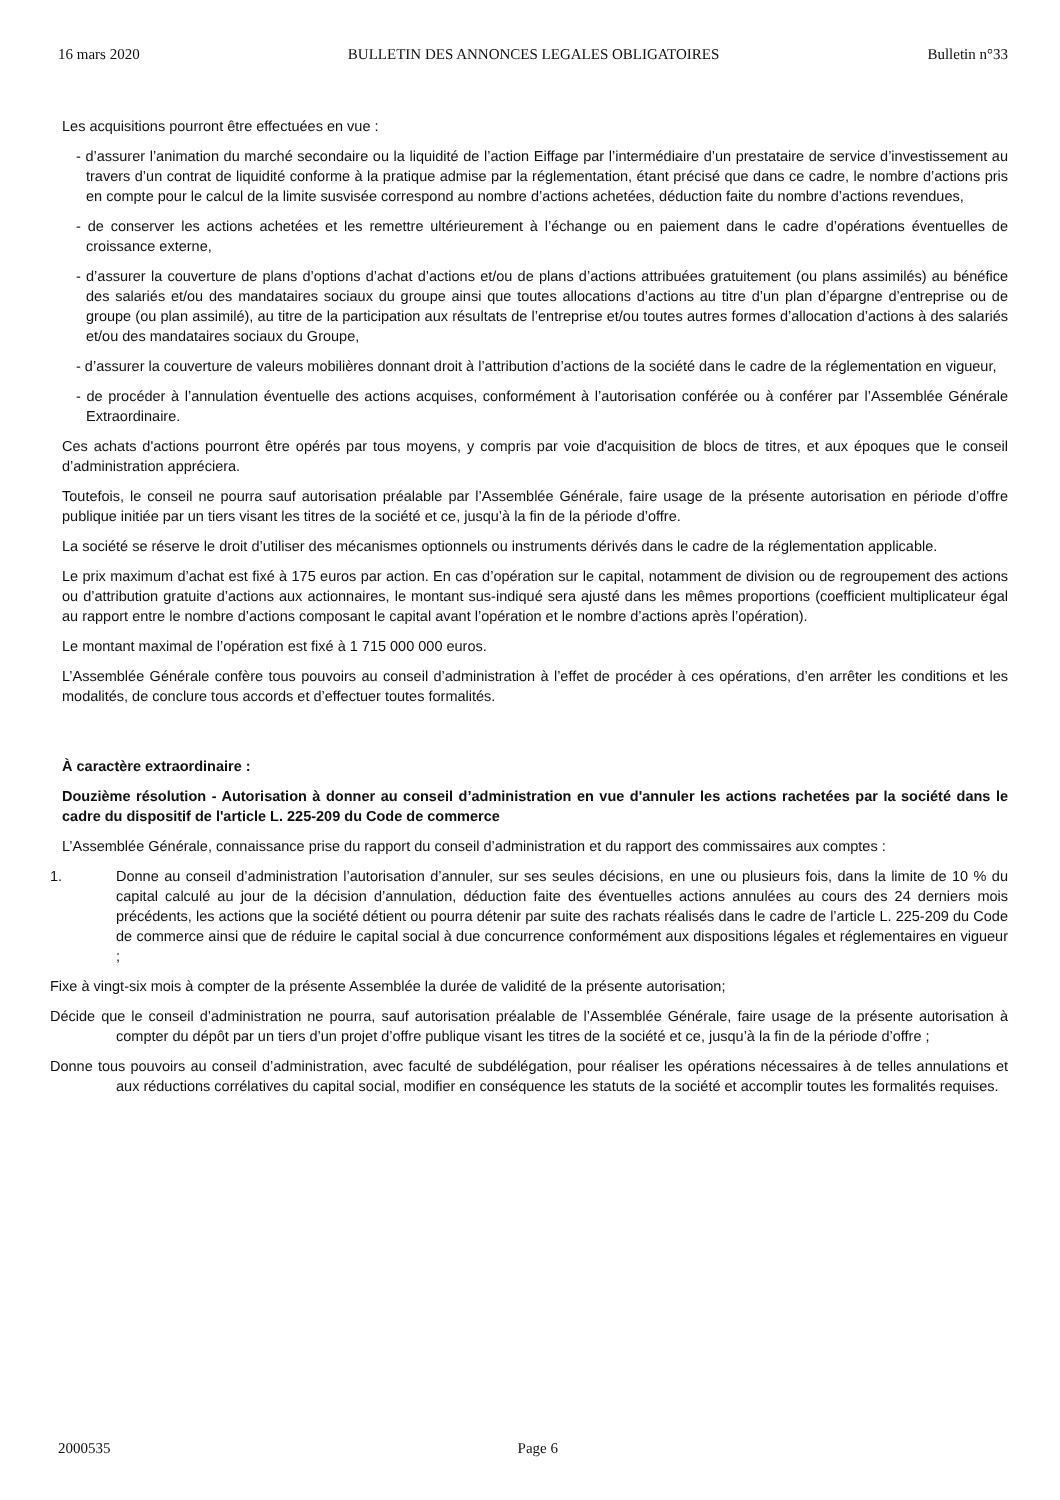16 mars 2020 BULLETIN DES ANNONCES LEGALES OBLIGATOIRES Bulletin n°33
Les acquisitions pourront être effectuées en vue :
- d’assurer l’animation du marché secondaire ou la liquidité de l’action Eiffage par l’intermédiaire d’un prestataire de service d’investissement au travers d’un contrat de liquidité conforme à la pratique admise par la réglementation, étant précisé que dans ce cadre, le nombre d’actions pris en compte pour le calcul de la limite susvisée correspond au nombre d’actions achetées, déduction faite du nombre d’actions revendues,
- de conserver les actions achetées et les remettre ultérieurement à l’échange ou en paiement dans le cadre d’opérations éventuelles de croissance externe,
- d’assurer la couverture de plans d’options d’achat d’actions et/ou de plans d’actions attribuées gratuitement (ou plans assimilés) au bénéfice des salariés et/ou des mandataires sociaux du groupe ainsi que toutes allocations d’actions au titre d’un plan d’épargne d’entreprise ou de groupe (ou plan assimilé), au titre de la participation aux résultats de l’entreprise et/ou toutes autres formes d’allocation d’actions à des salariés et/ou des mandataires sociaux du Groupe,
- d’assurer la couverture de valeurs mobilières donnant droit à l’attribution d’actions de la société dans le cadre de la réglementation en vigueur,
- de procéder à l’annulation éventuelle des actions acquises, conformément à l’autorisation conférée ou à conférer par l’Assemblée Générale Extraordinaire.
Ces achats d'actions pourront être opérés par tous moyens, y compris par voie d'acquisition de blocs de titres, et aux époques que le conseil d’administration appréciera.
Toutefois, le conseil ne pourra sauf autorisation préalable par l’Assemblée Générale, faire usage de la présente autorisation en période d’offre publique initiée par un tiers visant les titres de la société et ce, jusqu’à la fin de la période d’offre.
La société se réserve le droit d’utiliser des mécanismes optionnels ou instruments dérivés dans le cadre de la réglementation applicable.
Le prix maximum d’achat est fixé à 175 euros par action. En cas d’opération sur le capital, notamment de division ou de regroupement des actions ou d’attribution gratuite d’actions aux actionnaires, le montant sus-indiqué sera ajusté dans les mêmes proportions (coefficient multiplicateur égal au rapport entre le nombre d’actions composant le capital avant l’opération et le nombre d’actions après l’opération).
Le montant maximal de l’opération est fixé à 1 715 000 000 euros.
L’Assemblée Générale confère tous pouvoirs au conseil d’administration à l’effet de procéder à ces opérations, d’en arrêter les conditions et les modalités, de conclure tous accords et d’effectuer toutes formalités.
À caractère extraordinaire :
Douzième résolution - Autorisation à donner au conseil d’administration en vue d'annuler les actions rachetées par la société dans le cadre du dispositif de l'article L. 225-209 du Code de commerce
L’Assemblée Générale, connaissance prise du rapport du conseil d’administration et du rapport des commissaires aux comptes :
1. Donne au conseil d’administration l’autorisation d’annuler, sur ses seules décisions, en une ou plusieurs fois, dans la limite de 10 % du capital calculé au jour de la décision d’annulation, déduction faite des éventuelles actions annulées au cours des 24 derniers mois précédents, les actions que la société détient ou pourra détenir par suite des rachats réalisés dans le cadre de l’article L. 225-209 du Code de commerce ainsi que de réduire le capital social à due concurrence conformément aux dispositions légales et réglementaires en vigueur ;
Fixe à vingt-six mois à compter de la présente Assemblée la durée de validité de la présente autorisation;
Décide que le conseil d’administration ne pourra, sauf autorisation préalable de l’Assemblée Générale, faire usage de la présente autorisation à compter du dépôt par un tiers d’un projet d’offre publique visant les titres de la société et ce, jusqu’à la fin de la période d’offre ;
Donne tous pouvoirs au conseil d’administration, avec faculté de subdélégation, pour réaliser les opérations nécessaires à de telles annulations et aux réductions corrélatives du capital social, modifier en conséquence les statuts de la société et accomplir toutes les formalités requises.
2000535 Page 6